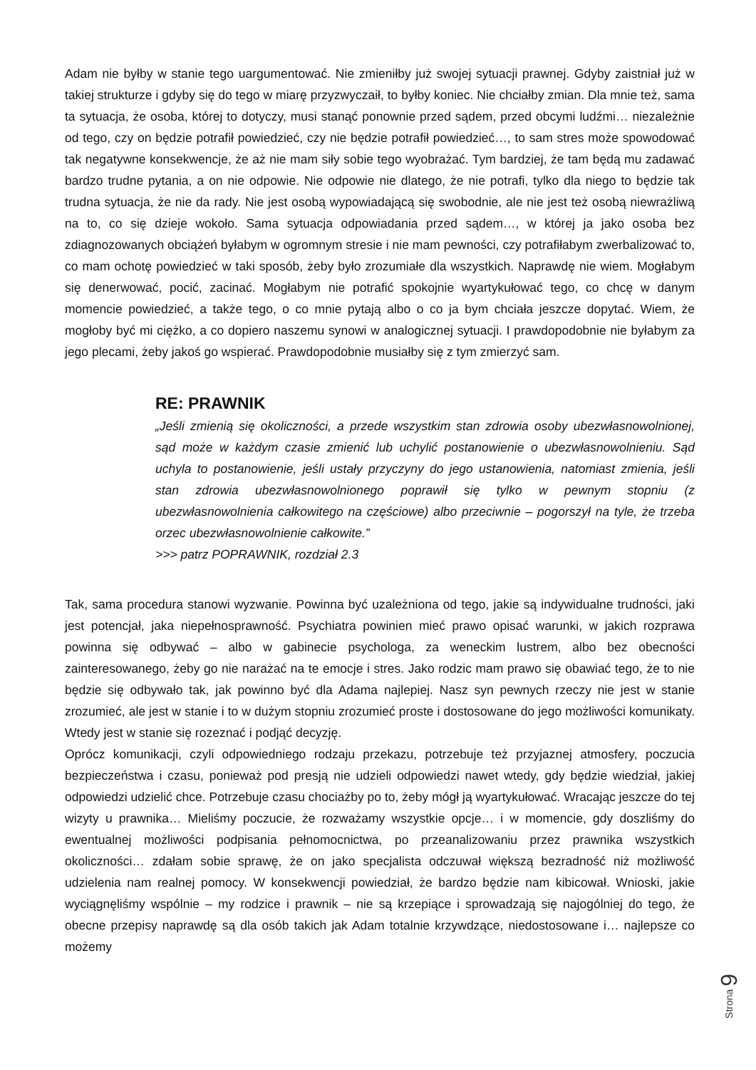Adam nie byłby w stanie tego uargumentować. Nie zmieniłby już swojej sytuacji prawnej. Gdyby zaistniał już w takiej strukturze i gdyby się do tego w miarę przyzwyczaił, to byłby koniec. Nie chciałby zmian. Dla mnie też, sama ta sytuacja, że osoba, której to dotyczy, musi stanąć ponownie przed sądem, przed obcymi ludźmi… niezależnie od tego, czy on będzie potrafił powiedzieć, czy nie będzie potrafił powiedzieć…, to sam stres może spowodować tak negatywne konsekwencje, że aż nie mam siły sobie tego wyobrażać. Tym bardziej, że tam będą mu zadawać bardzo trudne pytania, a on nie odpowie. Nie odpowie nie dlatego, że nie potrafi, tylko dla niego to będzie tak trudna sytuacja, że nie da rady. Nie jest osobą wypowiadającą się swobodnie, ale nie jest też osobą niewrażliwą na to, co się dzieje wokoło. Sama sytuacja odpowiadania przed sądem…, w której ja jako osoba bez zdiagnozowanych obciążeń byłabym w ogromnym stresie i nie mam pewności, czy potrafiłabym zwerbalizować to, co mam ochotę powiedzieć w taki sposób, żeby było zrozumiałe dla wszystkich. Naprawdę nie wiem. Mogłabym się denerwować, pocić, zacinać. Mogłabym nie potrafić spokojnie wyartykułować tego, co chcę w danym momencie powiedzieć, a także tego, o co mnie pytają albo o co ja bym chciała jeszcze dopytać. Wiem, że mogłoby być mi ciężko, a co dopiero naszemu synowi w analogicznej sytuacji. I prawdopodobnie nie byłabym za jego plecami, żeby jakoś go wspierać. Prawdopodobnie musiałby się z tym zmierzyć sam.
RE: PRAWNIK
„Jeśli zmienią się okoliczności, a przede wszystkim stan zdrowia osoby ubezwłasnowolnionej, sąd może w każdym czasie zmienić lub uchylić postanowienie o ubezwłasnowolnieniu. Sąd uchyla to postanowienie, jeśli ustały przyczyny do jego ustanowienia, natomiast zmienia, jeśli stan zdrowia ubezwłasnowolnionego poprawił się tylko w pewnym stopniu (z ubezwłasnowolnienia całkowitego na częściowe) albo przeciwnie – pogorszył na tyle, że trzeba orzec ubezwłasnowolnienie całkowite.”
>>> patrz POPRAWNIK, rozdział 2.3
Tak, sama procedura stanowi wyzwanie. Powinna być uzależniona od tego, jakie są indywidualne trudności, jaki jest potencjał, jaka niepełnosprawność. Psychiatra powinien mieć prawo opisać warunki, w jakich rozprawa powinna się odbywać – albo w gabinecie psychologa, za weneckim lustrem, albo bez obecności zainteresowanego, żeby go nie narażać na te emocje i stres. Jako rodzic mam prawo się obawiać tego, że to nie będzie się odbywało tak, jak powinno być dla Adama najlepiej. Nasz syn pewnych rzeczy nie jest w stanie zrozumieć, ale jest w stanie i to w dużym stopniu zrozumieć proste i dostosowane do jego możliwości komunikaty. Wtedy jest w stanie się rozeznać i podjąć decyzję.
Oprócz komunikacji, czyli odpowiedniego rodzaju przekazu, potrzebuje też przyjaznej atmosfery, poczucia bezpieczeństwa i czasu, ponieważ pod presją nie udzieli odpowiedzi nawet wtedy, gdy będzie wiedział, jakiej odpowiedzi udzielić chce. Potrzebuje czasu chociażby po to, żeby mógł ją wyartykułować. Wracając jeszcze do tej wizyty u prawnika… Mieliśmy poczucie, że rozważamy wszystkie opcje… i w momencie, gdy doszliśmy do ewentualnej możliwości podpisania pełnomocnictwa, po przeanalizowaniu przez prawnika wszystkich okoliczności… zdałam sobie sprawę, że on jako specjalista odczuwał większą bezradność niż możliwość udzielenia nam realnej pomocy. W konsekwencji powiedział, że bardzo będzie nam kibicował. Wnioski, jakie wyciągnęliśmy wspólnie – my rodzice i prawnik – nie są krzepiące i sprowadzają się najogólniej do tego, że obecne przepisy naprawdę są dla osób takich jak Adam totalnie krzywdzące, niedostosowane i… najlepsze co możemy
Strona 9